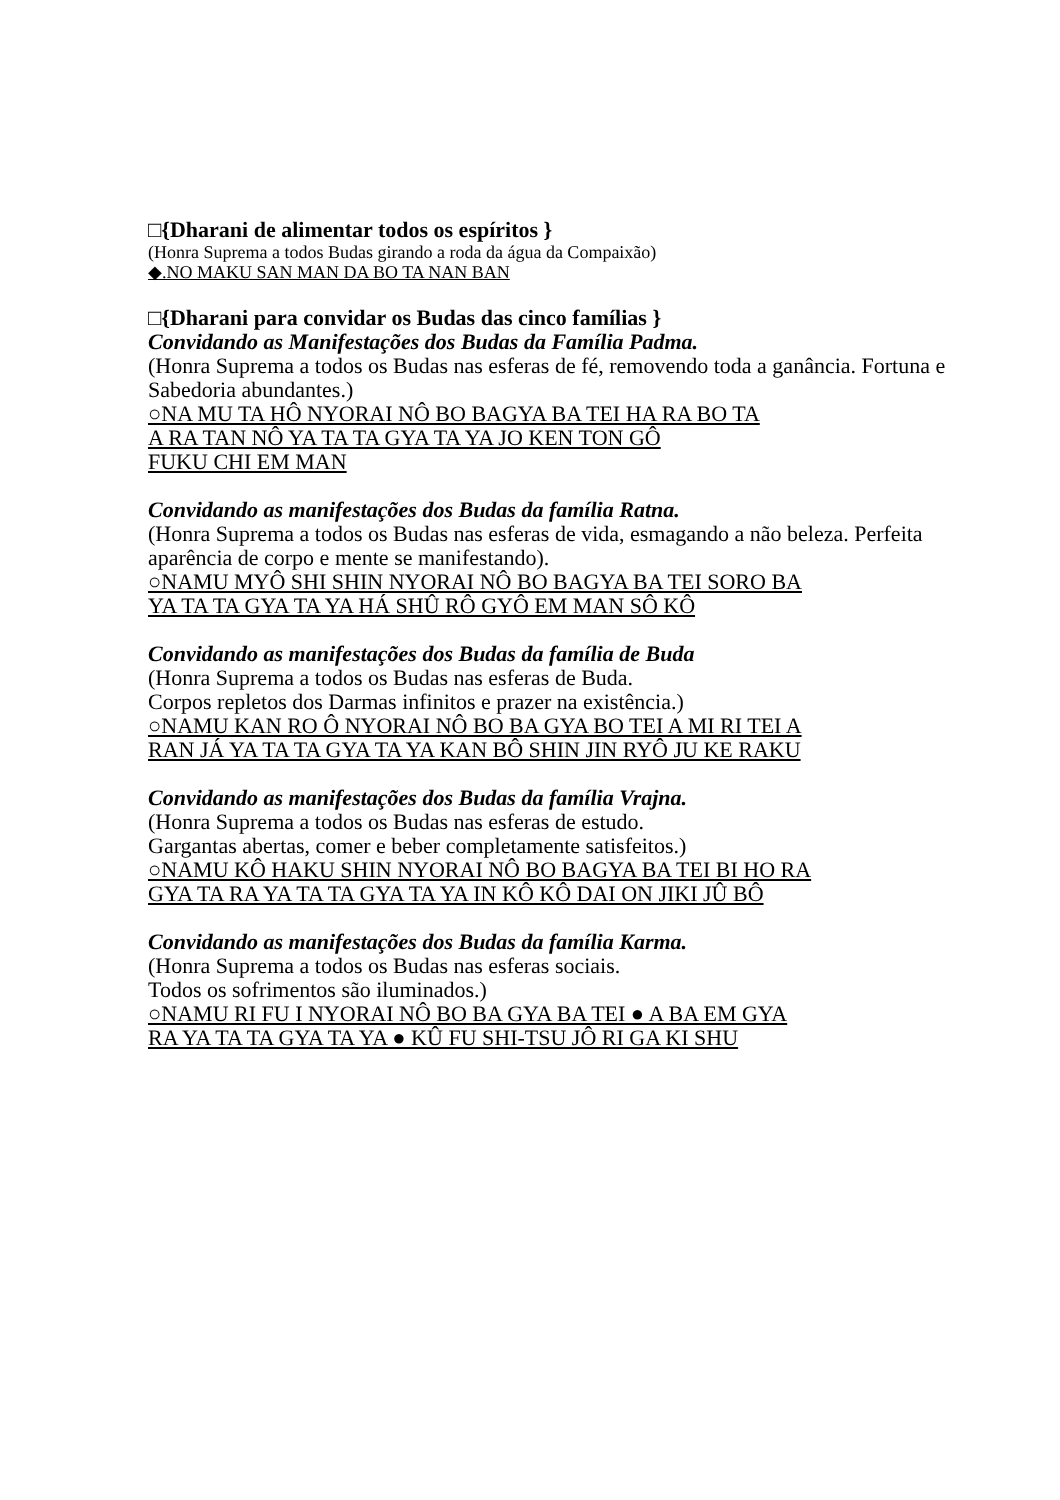□{Dharani de alimentar todos os espíritos }
(Honra Suprema a todos Budas girando a roda da água da Compaixão)
◆.NO MAKU SAN MAN DA BO TA NAN BAN
□{Dharani para convidar os Budas das cinco famílias }
Convidando as Manifestações dos Budas da Família Padma.
(Honra Suprema a todos os Budas nas esferas de fé, removendo toda a ganância. Fortuna e Sabedoria abundantes.)
○NA MU TA HÔ NYORAI NÔ BO BAGYA BA TEI HA RA BO TA
A RA TAN NÔ YA TA TA GYA TA YA JO KEN TON GÔ
FUKU CHI EM MAN
Convidando as manifestações dos Budas da família Ratna.
(Honra Suprema a todos os Budas nas esferas de vida, esmagando a não beleza. Perfeita aparência de corpo e mente se manifestando).
○NAMU MYÔ SHI SHIN NYORAI NÔ BO BAGYA BA TEI SORO BA
YA TA TA GYA TA YA HÁ SHÛ RÔ GYÔ EM MAN SÔ KÔ
Convidando as manifestações dos Budas da família de Buda
(Honra Suprema a todos os Budas nas esferas de Buda.
Corpos repletos dos Darmas infinitos e prazer na existência.)
○NAMU KAN RO Ô NYORAI NÔ BO BA GYA BO TEI A MI RI TEI A
RAN JÁ YA TA TA GYA TA YA KAN BÔ SHIN JIN RYÔ JU KE RAKU
Convidando as manifestações dos Budas da família Vrajna.
(Honra Suprema a todos os Budas nas esferas de estudo.
Gargantas abertas, comer e beber completamente satisfeitos.)
○NAMU KÔ HAKU SHIN NYORAI NÔ BO BAGYA BA TEI BI HO RA
GYA TA RA YA TA TA GYA TA YA IN KÔ KÔ DAI ON JIKI JÛ BÔ
Convidando as manifestações dos Budas da família Karma.
(Honra Suprema a todos os Budas nas esferas sociais.
Todos os sofrimentos são iluminados.)
○NAMU RI FU I NYORAI NÔ BO BA GYA BA TEI ● A BA EM GYA
RA YA TA TA GYA TA YA ● KÛ FU SHI-TSU JÔ RI GA KI SHU